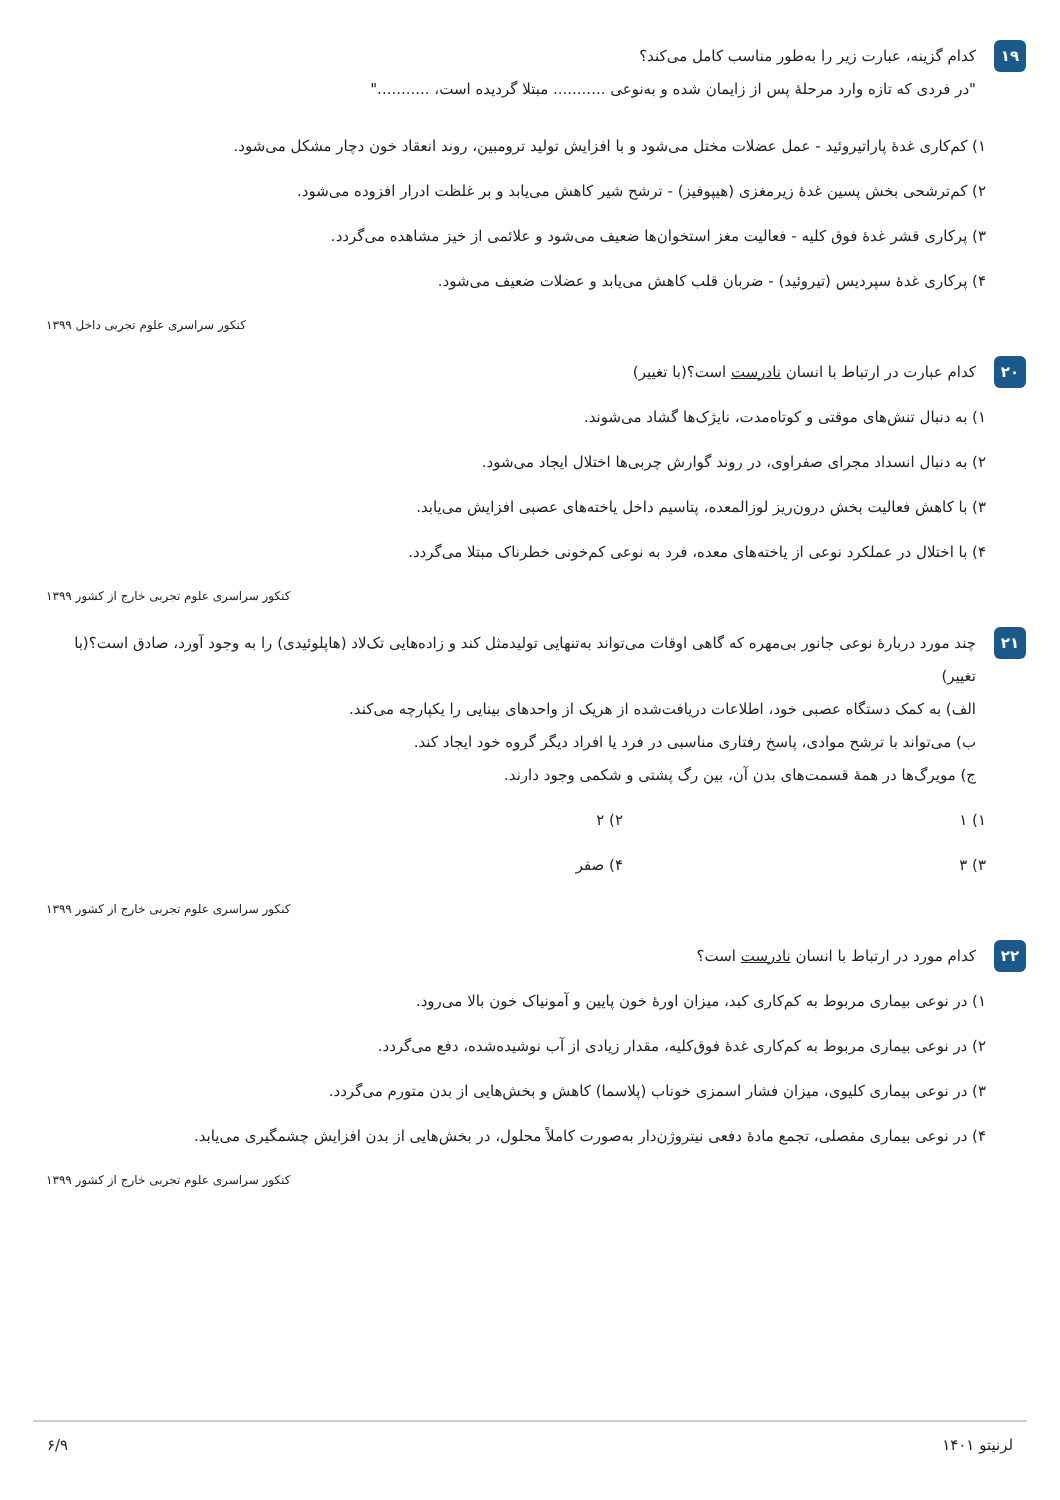۱۹
کدام گزینه، عبارت زیر را به‌طور مناسب کامل می‌کند؟
"در فردی که تازه وارد مرحلهٔ پس از زایمان شده و به‌نوعی ........... مبتلا گردیده است، ..........."
۱) کم‌کاری غدهٔ پاراتیروئید - عمل عضلات مختل می‌شود و با افزایش تولید ترومبین، روند انعقاد خون دچار مشکل می‌شود.
۲) کم‌ترشحی بخش پسین غدهٔ زیرمغزی (هیپوفیز) - ترشح شیر کاهش می‌یابد و بر غلظت ادرار افزوده می‌شود.
۳) پرکاری قشر غدهٔ فوق کلیه - فعالیت مغز استخوان‌ها ضعیف می‌شود و علائمی از خیز مشاهده می‌گردد.
۴) پرکاری غدهٔ سپردیس (تیروئید) - ضربان قلب کاهش می‌یابد و عضلات ضعیف می‌شود.
کنکور سراسری علوم تجربی داخل ۱۳۹۹
۲۰
کدام عبارت در ارتباط با انسان نادرست است؟(با تغییر)
۱) به دنبال تنش‌های موقتی و کوتاه‌مدت، نایژک‌ها گشاد می‌شوند.
۲) به دنبال انسداد مجرای صفراوی، در روند گوارش چربی‌ها اختلال ایجاد می‌شود.
۳) با کاهش فعالیت بخش درون‌ریز لوزالمعده، پتاسیم داخل یاخته‌های عصبی افزایش می‌یابد.
۴) با اختلال در عملکرد نوعی از یاخته‌های معده، فرد به نوعی کم‌خونی خطرناک مبتلا می‌گردد.
کنکور سراسری علوم تجربی خارج از کشور ۱۳۹۹
۲۱
چند مورد دربارهٔ نوعی جانور بی‌مهره که گاهی اوقات می‌تواند به‌تنهایی تولیدمثل کند و زاده‌هایی تک‌لاد (هاپلوئیدی) را به وجود آورد، صادق است؟(با تغییر)
الف) به کمک دستگاه عصبی خود، اطلاعات دریافت‌شده از هریک از واحدهای بینایی را یکپارچه می‌کند.
ب) می‌تواند با ترشح موادی، پاسخ رفتاری مناسبی در فرد یا افراد دیگر گروه خود ایجاد کند.
ج) مویرگ‌ها در همهٔ قسمت‌های بدن آن، بین رگ پشتی و شکمی وجود دارند.
۱) ۱
۲) ۲
۳) ۳
۴) صفر
کنکور سراسری علوم تجربی خارج از کشور ۱۳۹۹
۲۲
کدام مورد در ارتباط با انسان نادرست است؟
۱) در نوعی بیماری مربوط به کم‌کاری کبد، میزان اورهٔ خون پایین و آمونیاک خون بالا می‌رود.
۲) در نوعی بیماری مربوط به کم‌کاری غدهٔ فوق‌کلیه، مقدار زیادی از آب نوشیده‌شده، دفع می‌گردد.
۳) در نوعی بیماری کلیوی، میزان فشار اسمزی خوناب (پلاسما) کاهش و بخش‌هایی از بدن متورم می‌گردد.
۴) در نوعی بیماری مفصلی، تجمع مادهٔ دفعی نیتروژن‌دار به‌صورت کاملاً محلول، در بخش‌هایی از بدن افزایش چشمگیری می‌یابد.
کنکور سراسری علوم تجربی خارج از کشور ۱۳۹۹
لرنیتو ۱۴۰۱ ۶/۹